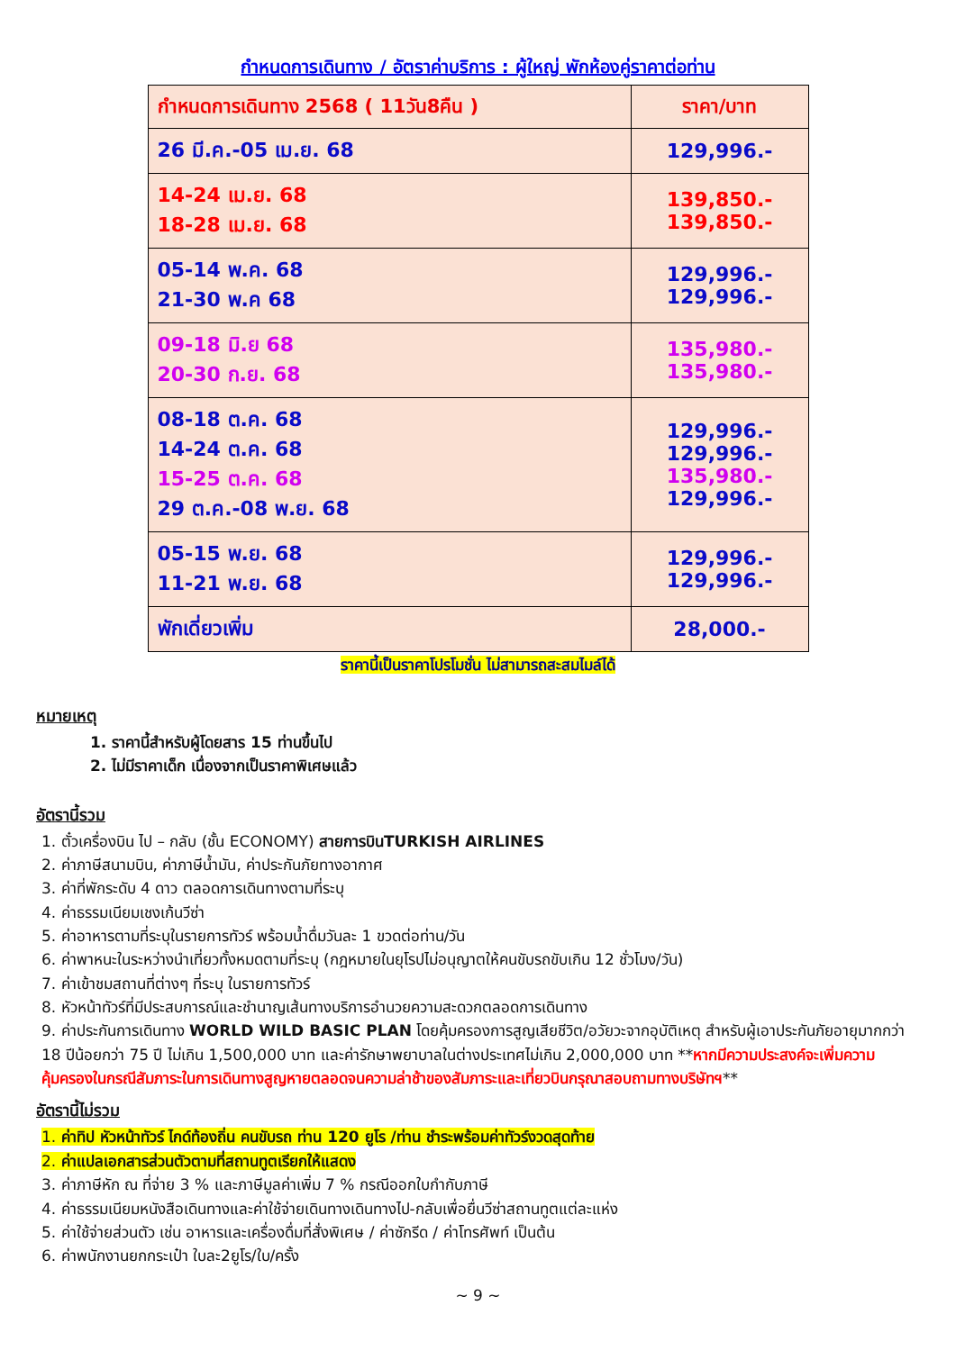กำหนดการเดินทาง / อัตราค่าบริการ : ผู้ใหญ่ พักห้องคู่ราคาต่อท่าน
| กำหนดการเดินทาง 2568 ( 11วัน8คืน ) | ราคา/บาท |
| --- | --- |
| 26 มี.ค.-05 เม.ย. 68 | 129,996.- |
| 14-24 เม.ย. 68 18-28 เม.ย. 68 | 139,850.- 139,850.- |
| 05-14 พ.ค. 68 21-30 พ.ค 68 | 129,996.- 129,996.- |
| 09-18 มิ.ย 68 20-30 ก.ย. 68 | 135,980.- 135,980.- |
| 08-18 ต.ค. 68 14-24 ต.ค. 68 15-25 ต.ค. 68 29 ต.ค.-08 พ.ย. 68 | 129,996.- 129,996.- 135,980.- 129,996.- |
| 05-15 พ.ย. 68 11-21 พ.ย. 68 | 129,996.- 129,996.- |
| พักเดี่ยวเพิ่ม | 28,000.- |
ราคานี้เป็นราคาโปรโมชั่น ไม่สามารถสะสมไมล์ได้
หมายเหตุ
1. ราคานี้สำหรับผู้โดยสาร 15 ท่านขึ้นไป
2. ไม่มีราคาเด็ก เนื่องจากเป็นราคาพิเศษแล้ว
อัตรานี้รวม
1. ตั๋วเครื่องบิน ไป – กลับ (ชั้น ECONOMY) สายการบินTURKISH AIRLINES
2. ค่าภาษีสนามบิน, ค่าภาษีน้ำมัน, ค่าประกันภัยทางอากาศ
3. ค่าที่พักระดับ 4 ดาว ตลอดการเดินทางตามที่ระบุ
4. ค่าธรรมเนียมเชงเก้นวีซ่า
5. ค่าอาหารตามที่ระบุในรายการทัวร์ พร้อมน้ำดื่มวันละ 1 ขวดต่อท่าน/วัน
6. ค่าพาหนะในระหว่างนำเที่ยวทั้งหมดตามที่ระบุ (กฎหมายในยุโรปไม่อนุญาตให้คนขับรถขับเกิน 12 ชั่วโมง/วัน)
7. ค่าเข้าชมสถานที่ต่างๆ ที่ระบุ ในรายการทัวร์
8. หัวหน้าทัวร์ที่มีประสบการณ์และชำนาญเส้นทางบริการอำนวยความสะดวกตลอดการเดินทาง
9. ค่าประกันการเดินทาง WORLD WILD BASIC PLAN โดยคุ้มครองการสูญเสียชีวิต/อวัยวะจากอุบัติเหตุ สำหรับผู้เอาประกันภัยอายุมากกว่า 18 ปีน้อยกว่า 75 ปี ไม่เกิน 1,500,000 บาท และค่ารักษาพยาบาลในต่างประเทศไม่เกิน 2,000,000 บาท **หากมีความประสงค์จะเพิ่มความคุ้มครองในกรณีสัมภาระในการเดินทางสูญหายตลอดจนความล่าช้าของสัมภาระและเที่ยวบินกรุณาสอบถามทางบริษัทฯ**
อัตรานี้ไม่รวม
1. ค่าทิป หัวหน้าทัวร์ ไกด์ท้องถิ่น คนขับรถ ท่าน 120 ยูโร /ท่าน ชำระพร้อมค่าทัวร์งวดสุดท้าย
2. ค่าแปลเอกสารส่วนตัวตามที่สถานทูตเรียกให้แสดง
3. ค่าภาษีหัก ณ ที่จ่าย 3 % และภาษีมูลค่าเพิ่ม 7 % กรณีออกใบกำกับภาษี
4. ค่าธรรมเนียมหนังสือเดินทางและค่าใช้จ่ายเดินทางเดินทางไป-กลับเพื่อยื่นวีซ่าสถานทูตแต่ละแห่ง
5. ค่าใช้จ่ายส่วนตัว เช่น อาหารและเครื่องดื่มที่สั่งพิเศษ / ค่าซักรีด / ค่าโทรศัพท์ เป็นต้น
6. ค่าพนักงานยกกระเป๋า ใบละ2ยูโร/ใบ/ครั้ง
~ 9 ~